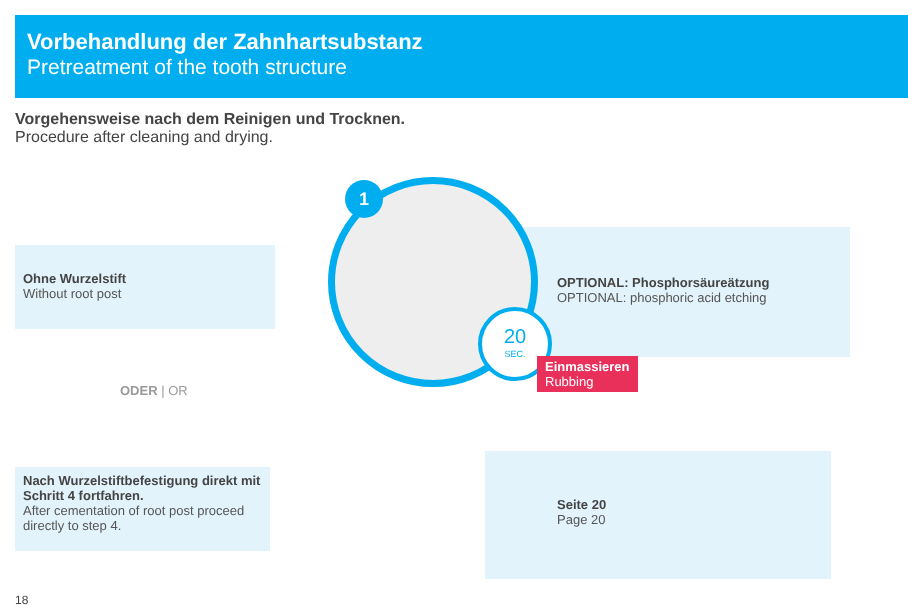Vorbehandlung der Zahnhartsubstanz
Pretreatment of the tooth structure
Vorgehensweise nach dem Reinigen und Trocknen.
Procedure after cleaning and drying.
Ohne Wurzelstift
Without root post
ODER | OR
Nach Wurzelstiftbefestigung direkt mit Schritt 4 fortfahren.
After cementation of root post proceed directly to step 4.
OPTIONAL: Phosphorsäureätzung
OPTIONAL: phosphoric acid etching
Seite 20
Page 20
1
20
SEC.
Einmassieren
Rubbing
18